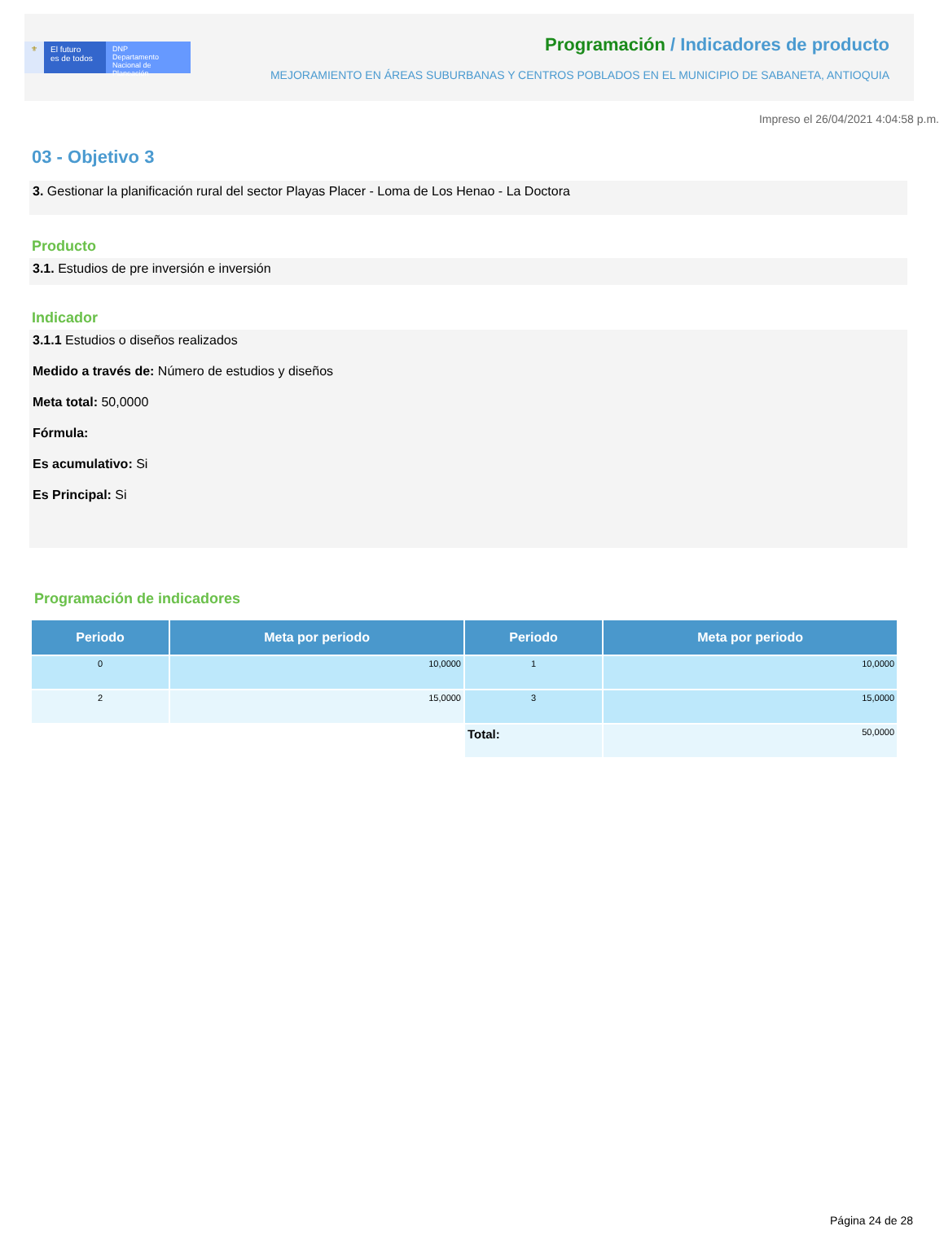⚜ El futuro
es de todos
DNP
Departamento
Nacional de Planeación
Programación / Indicadores de producto
MEJORAMIENTO EN ÁREAS SUBURBANAS Y CENTROS POBLADOS EN EL MUNICIPIO DE SABANETA, ANTIOQUIA
Impreso el 26/04/2021 4:04:58 p.m.
03 - Objetivo 3
3. Gestionar la planificación rural del sector Playas Placer - Loma de Los Henao - La Doctora
Producto
3.1. Estudios de pre inversión e inversión
Indicador
3.1.1 Estudios o diseños realizados
Medido a través de: Número de estudios y diseños
Meta total: 50,0000
Fórmula:
Es acumulativo: Si
Es Principal: Si
Programación de indicadores
| Periodo | Meta por periodo | Periodo | Meta por periodo |
| --- | --- | --- | --- |
| 0 | 10,0000 | 1 | 10,0000 |
| 2 | 15,0000 | 3 | 15,0000 |
| | | Total: | 50,0000 |
Página 24 de 28